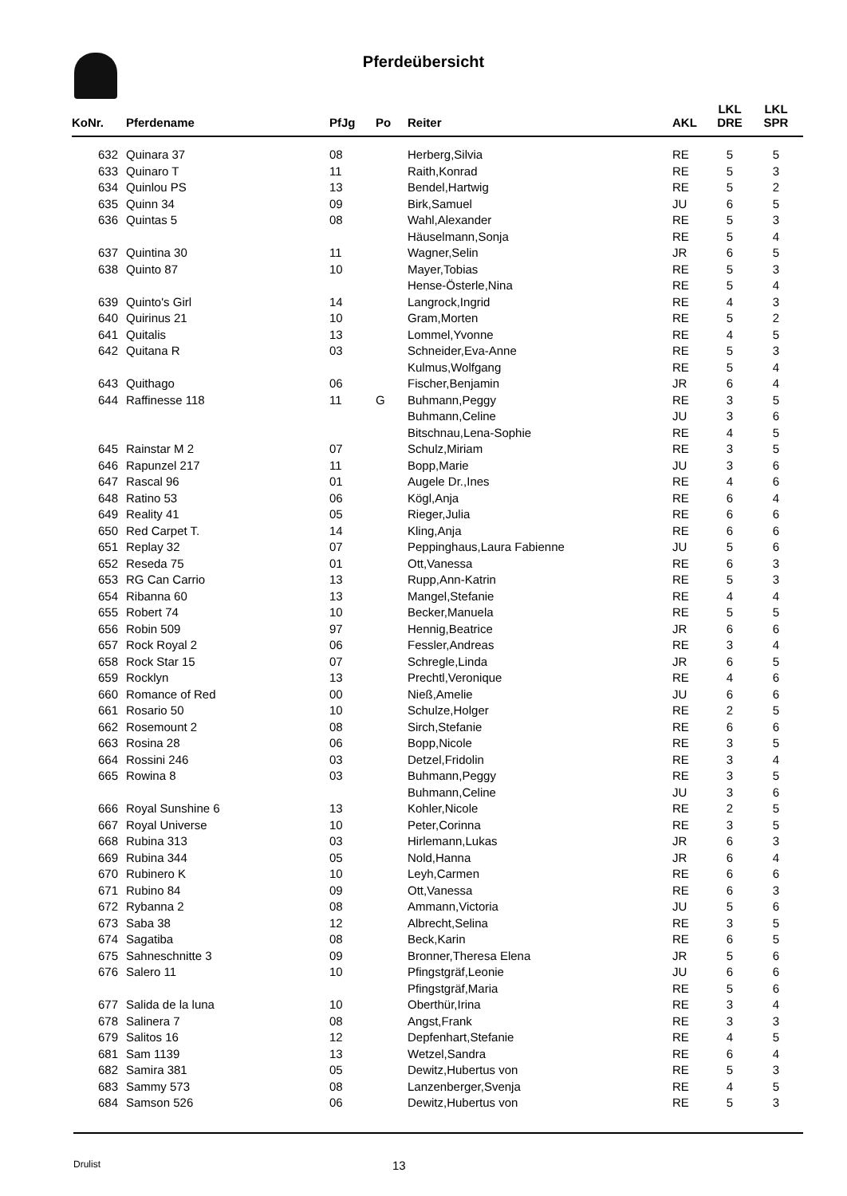Pferdeübersicht
| KoNr. | Pferdename | PfJg | Po | Reiter | AKL | LKL DRE | LKL SPR |
| --- | --- | --- | --- | --- | --- | --- | --- |
| 632 | Quinara 37 | 08 | | Herberg,Silvia | RE | 5 | 5 |
| 633 | Quinaro T | 11 | | Raith,Konrad | RE | 5 | 3 |
| 634 | Quinlou PS | 13 | | Bendel,Hartwig | RE | 5 | 2 |
| 635 | Quinn 34 | 09 | | Birk,Samuel | JU | 6 | 5 |
| 636 | Quintas 5 | 08 | | Wahl,Alexander | RE | 5 | 3 |
| | | | | Häuselmann,Sonja | RE | 5 | 4 |
| 637 | Quintina 30 | 11 | | Wagner,Selin | JR | 6 | 5 |
| 638 | Quinto 87 | 10 | | Mayer,Tobias | RE | 5 | 3 |
| | | | | Hense-Österle,Nina | RE | 5 | 4 |
| 639 | Quinto's Girl | 14 | | Langrock,Ingrid | RE | 4 | 3 |
| 640 | Quirinus 21 | 10 | | Gram,Morten | RE | 5 | 2 |
| 641 | Quitalis | 13 | | Lommel,Yvonne | RE | 4 | 5 |
| 642 | Quitana R | 03 | | Schneider,Eva-Anne | RE | 5 | 3 |
| | | | | Kulmus,Wolfgang | RE | 5 | 4 |
| 643 | Quithago | 06 | | Fischer,Benjamin | JR | 6 | 4 |
| 644 | Raffinesse 118 | 11 | G | Buhmann,Peggy | RE | 3 | 5 |
| | | | | Buhmann,Celine | JU | 3 | 6 |
| | | | | Bitschnau,Lena-Sophie | RE | 4 | 5 |
| 645 | Rainstar M 2 | 07 | | Schulz,Miriam | RE | 3 | 5 |
| 646 | Rapunzel 217 | 11 | | Bopp,Marie | JU | 3 | 6 |
| 647 | Rascal 96 | 01 | | Augele Dr.,Ines | RE | 4 | 6 |
| 648 | Ratino 53 | 06 | | Kögl,Anja | RE | 6 | 4 |
| 649 | Reality 41 | 05 | | Rieger,Julia | RE | 6 | 6 |
| 650 | Red Carpet T. | 14 | | Kling,Anja | RE | 6 | 6 |
| 651 | Replay 32 | 07 | | Peppinghaus,Laura Fabienne | JU | 5 | 6 |
| 652 | Reseda 75 | 01 | | Ott,Vanessa | RE | 6 | 3 |
| 653 | RG Can Carrio | 13 | | Rupp,Ann-Katrin | RE | 5 | 3 |
| 654 | Ribanna 60 | 13 | | Mangel,Stefanie | RE | 4 | 4 |
| 655 | Robert 74 | 10 | | Becker,Manuela | RE | 5 | 5 |
| 656 | Robin 509 | 97 | | Hennig,Beatrice | JR | 6 | 6 |
| 657 | Rock Royal 2 | 06 | | Fessler,Andreas | RE | 3 | 4 |
| 658 | Rock Star 15 | 07 | | Schregle,Linda | JR | 6 | 5 |
| 659 | Rocklyn | 13 | | Prechtl,Veronique | RE | 4 | 6 |
| 660 | Romance of Red | 00 | | Nieß,Amelie | JU | 6 | 6 |
| 661 | Rosario 50 | 10 | | Schulze,Holger | RE | 2 | 5 |
| 662 | Rosemount 2 | 08 | | Sirch,Stefanie | RE | 6 | 6 |
| 663 | Rosina 28 | 06 | | Bopp,Nicole | RE | 3 | 5 |
| 664 | Rossini 246 | 03 | | Detzel,Fridolin | RE | 3 | 4 |
| 665 | Rowina 8 | 03 | | Buhmann,Peggy | RE | 3 | 5 |
| | | | | Buhmann,Celine | JU | 3 | 6 |
| 666 | Royal Sunshine 6 | 13 | | Kohler,Nicole | RE | 2 | 5 |
| 667 | Royal Universe | 10 | | Peter,Corinna | RE | 3 | 5 |
| 668 | Rubina 313 | 03 | | Hirlemann,Lukas | JR | 6 | 3 |
| 669 | Rubina 344 | 05 | | Nold,Hanna | JR | 6 | 4 |
| 670 | Rubinero K | 10 | | Leyh,Carmen | RE | 6 | 6 |
| 671 | Rubino 84 | 09 | | Ott,Vanessa | RE | 6 | 3 |
| 672 | Rybanna 2 | 08 | | Ammann,Victoria | JU | 5 | 6 |
| 673 | Saba 38 | 12 | | Albrecht,Selina | RE | 3 | 5 |
| 674 | Sagatiba | 08 | | Beck,Karin | RE | 6 | 5 |
| 675 | Sahneschnitte 3 | 09 | | Bronner,Theresa Elena | JR | 5 | 6 |
| 676 | Salero 11 | 10 | | Pfingstgräf,Leonie | JU | 6 | 6 |
| | | | | Pfingstgräf,Maria | RE | 5 | 6 |
| 677 | Salida de la luna | 10 | | Oberthür,Irina | RE | 3 | 4 |
| 678 | Salinera 7 | 08 | | Angst,Frank | RE | 3 | 3 |
| 679 | Salitos 16 | 12 | | Depfenhart,Stefanie | RE | 4 | 5 |
| 681 | Sam 1139 | 13 | | Wetzel,Sandra | RE | 6 | 4 |
| 682 | Samira 381 | 05 | | Dewitz,Hubertus von | RE | 5 | 3 |
| 683 | Sammy 573 | 08 | | Lanzenberger,Svenja | RE | 4 | 5 |
| 684 | Samson 526 | 06 | | Dewitz,Hubertus von | RE | 5 | 3 |
Drulist 13